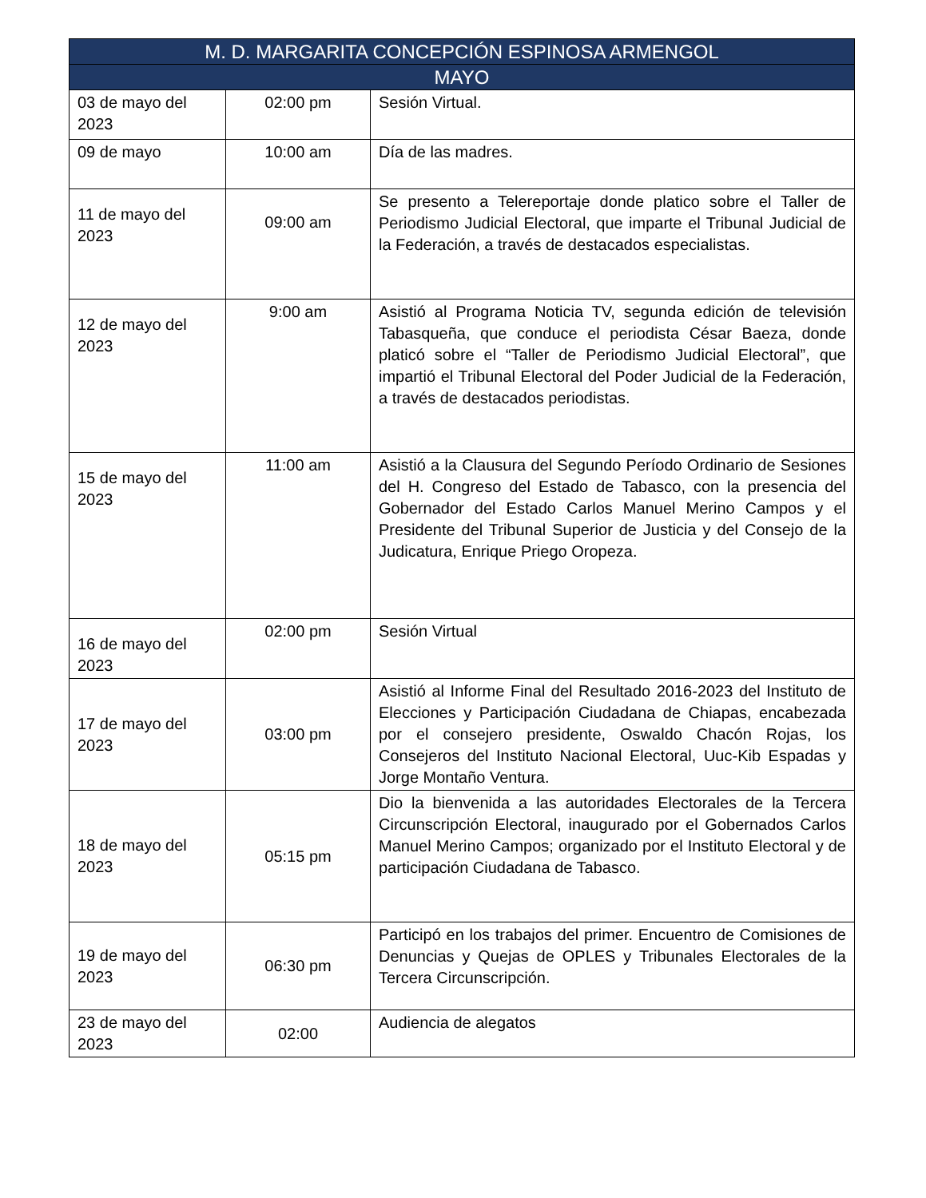| M. D. MARGARITA CONCEPCIÓN ESPINOSA ARMENGOL | | |
| --- | --- | --- |
| MAYO | | |
| 03 de mayo del 2023 | 02:00 pm | Sesión Virtual. |
| 09 de mayo | 10:00 am | Día de las madres. |
| 11 de mayo del 2023 | 09:00 am | Se presento a Telereportaje donde platico sobre el Taller de Periodismo Judicial Electoral, que imparte el Tribunal Judicial de la Federación, a través de destacados especialistas. |
| 12 de mayo del 2023 | 9:00 am | Asistió al Programa Noticia TV, segunda edición de televisión Tabasqueña, que conduce el periodista César Baeza, donde platicó sobre el “Taller de Periodismo Judicial Electoral”, que impartió el Tribunal Electoral del Poder Judicial de la Federación, a través de destacados periodistas. |
| 15 de mayo del 2023 | 11:00 am | Asistió a la Clausura del Segundo Período Ordinario de Sesiones del H. Congreso del Estado de Tabasco, con la presencia del Gobernador del Estado Carlos Manuel Merino Campos y el Presidente del Tribunal Superior de Justicia y del Consejo de la Judicatura, Enrique Priego Oropeza. |
| 16 de mayo del 2023 | 02:00 pm | Sesión Virtual |
| 17 de mayo del 2023 | 03:00 pm | Asistió al Informe Final del Resultado 2016-2023 del Instituto de Elecciones y Participación Ciudadana de Chiapas, encabezada por el consejero presidente, Oswaldo Chacón Rojas, los Consejeros del Instituto Nacional Electoral, Uuc-Kib Espadas y Jorge Montaño Ventura. |
| 18 de mayo del 2023 | 05:15 pm | Dio la bienvenida a las autoridades Electorales de la Tercera Circunscripción Electoral, inaugurado por el Gobernados Carlos Manuel Merino Campos; organizado por el Instituto Electoral y de participación Ciudadana de Tabasco. |
| 19 de mayo del 2023 | 06:30 pm | Participó en los trabajos del primer. Encuentro de Comisiones de Denuncias y Quejas de OPLES y Tribunales Electorales de la Tercera Circunscripción. |
| 23 de mayo del 2023 | 02:00 | Audiencia de alegatos |